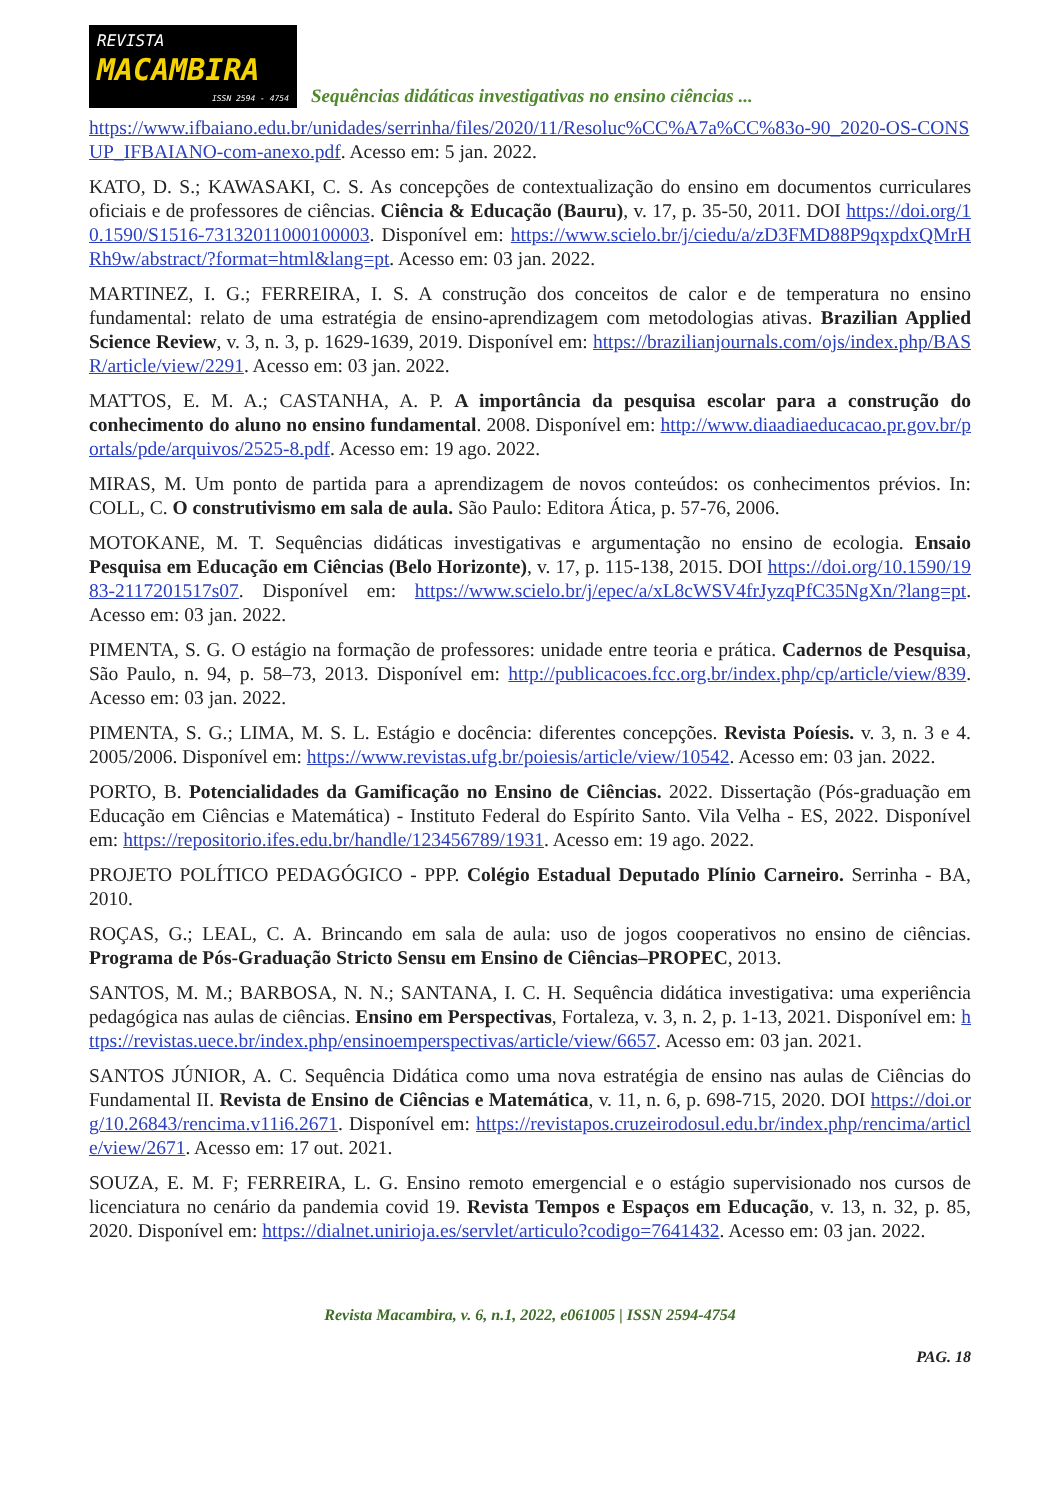REVISTA
MACAMBIRA
ISSN 2594 - 4754
Sequências didáticas investigativas no ensino ciências ...
https://www.ifbaiano.edu.br/unidades/serrinha/files/2020/11/Resoluc%CC%A7a%CC%83o-90_2020-OS-CONSUP_IFBAIANO-com-anexo.pdf. Acesso em: 5 jan. 2022.
KATO, D. S.; KAWASAKI, C. S. As concepções de contextualização do ensino em documentos curriculares oficiais e de professores de ciências. Ciência & Educação (Bauru), v. 17, p. 35-50, 2011. DOI https://doi.org/10.1590/S1516-73132011000100003. Disponível em: https://www.scielo.br/j/ciedu/a/zD3FMD88P9qxpdxQMrHRh9w/abstract/?format=html&lang=pt. Acesso em: 03 jan. 2022.
MARTINEZ, I. G.; FERREIRA, I. S. A construção dos conceitos de calor e de temperatura no ensino fundamental: relato de uma estratégia de ensino-aprendizagem com metodologias ativas. Brazilian Applied Science Review, v. 3, n. 3, p. 1629-1639, 2019. Disponível em: https://brazilianjournals.com/ojs/index.php/BASR/article/view/2291. Acesso em: 03 jan. 2022.
MATTOS, E. M. A.; CASTANHA, A. P. A importância da pesquisa escolar para a construção do conhecimento do aluno no ensino fundamental. 2008. Disponível em: http://www.diaadiaeducacao.pr.gov.br/portals/pde/arquivos/2525-8.pdf. Acesso em: 19 ago. 2022.
MIRAS, M. Um ponto de partida para a aprendizagem de novos conteúdos: os conhecimentos prévios. In: COLL, C. O construtivismo em sala de aula. São Paulo: Editora Ática, p. 57-76, 2006.
MOTOKANE, M. T. Sequências didáticas investigativas e argumentação no ensino de ecologia. Ensaio Pesquisa em Educação em Ciências (Belo Horizonte), v. 17, p. 115-138, 2015. DOI https://doi.org/10.1590/1983-2117201517s07. Disponível em: https://www.scielo.br/j/epec/a/xL8cWSV4frJyzqPfC35NgXn/?lang=pt. Acesso em: 03 jan. 2022.
PIMENTA, S. G. O estágio na formação de professores: unidade entre teoria e prática. Cadernos de Pesquisa, São Paulo, n. 94, p. 58–73, 2013. Disponível em: http://publicacoes.fcc.org.br/index.php/cp/article/view/839. Acesso em: 03 jan. 2022.
PIMENTA, S. G.; LIMA, M. S. L. Estágio e docência: diferentes concepções. Revista Poíesis. v. 3, n. 3 e 4. 2005/2006. Disponível em: https://www.revistas.ufg.br/poiesis/article/view/10542. Acesso em: 03 jan. 2022.
PORTO, B. Potencialidades da Gamificação no Ensino de Ciências. 2022. Dissertação (Pós-graduação em Educação em Ciências e Matemática) - Instituto Federal do Espírito Santo. Vila Velha - ES, 2022. Disponível em: https://repositorio.ifes.edu.br/handle/123456789/1931. Acesso em: 19 ago. 2022.
PROJETO POLÍTICO PEDAGÓGICO - PPP. Colégio Estadual Deputado Plínio Carneiro. Serrinha - BA, 2010.
ROÇAS, G.; LEAL, C. A. Brincando em sala de aula: uso de jogos cooperativos no ensino de ciências. Programa de Pós-Graduação Stricto Sensu em Ensino de Ciências–PROPEC, 2013.
SANTOS, M. M.; BARBOSA, N. N.; SANTANA, I. C. H. Sequência didática investigativa: uma experiência pedagógica nas aulas de ciências. Ensino em Perspectivas, Fortaleza, v. 3, n. 2, p. 1-13, 2021. Disponível em: https://revistas.uece.br/index.php/ensinoemperspectivas/article/view/6657. Acesso em: 03 jan. 2021.
SANTOS JÚNIOR, A. C. Sequência Didática como uma nova estratégia de ensino nas aulas de Ciências do Fundamental II. Revista de Ensino de Ciências e Matemática, v. 11, n. 6, p. 698-715, 2020. DOI https://doi.org/10.26843/rencima.v11i6.2671. Disponível em: https://revistapos.cruzeirodosul.edu.br/index.php/rencima/article/view/2671. Acesso em: 17 out. 2021.
SOUZA, E. M. F; FERREIRA, L. G. Ensino remoto emergencial e o estágio supervisionado nos cursos de licenciatura no cenário da pandemia covid 19. Revista Tempos e Espaços em Educação, v. 13, n. 32, p. 85, 2020. Disponível em: https://dialnet.unirioja.es/servlet/articulo?codigo=7641432. Acesso em: 03 jan. 2022.
Revista Macambira, v. 6, n.1, 2022, e061005 | ISSN 2594-4754
PAG. 18